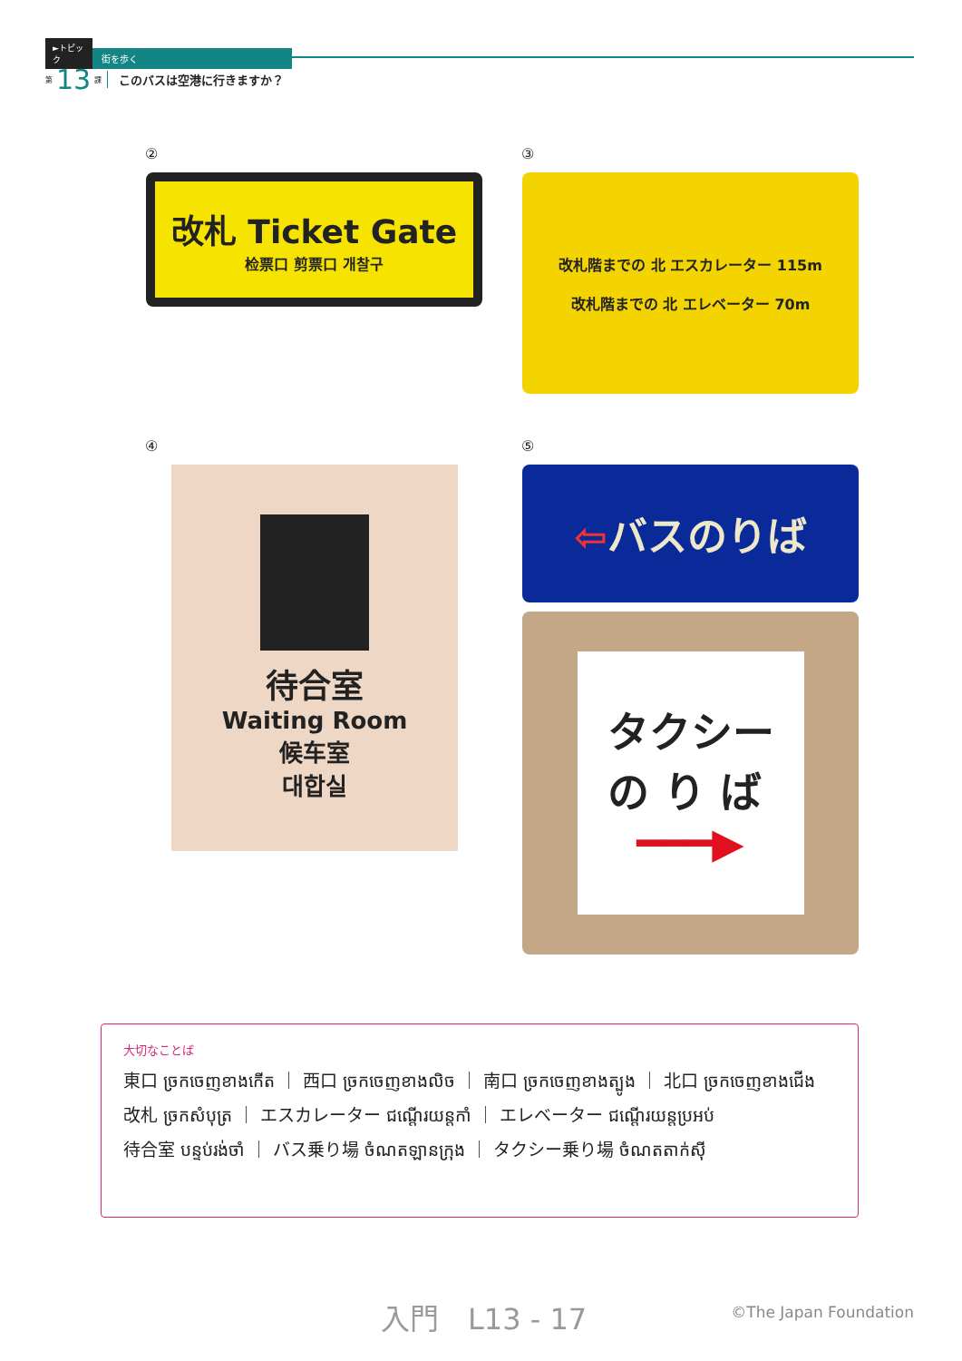►トピック 街を歩く
第 13 課 このバスは空港に行きますか？
②
改札 Ticket Gate
检票口 剪票口 개찰구
③
改札階までの 北 エスカレーター 115m
改札階までの 北 エレベーター 70m
④
待合室
Waiting Room
候车室
대합실
⑤
⇦バスのりば
タクシー
の り ば
━━━▶
大切なことば
東口 ច្រកចេញខាងកើត ｜ 西口 ច្រកចេញខាងលិច ｜ 南口 ច្រកចេញខាងត្បូង ｜ 北口 ច្រកចេញខាងជើង
改札 ច្រកសំបុត្រ ｜ エスカレーター ជណ្ដើរយន្តកាំ ｜ エレベーター ជណ្ដើរយន្តប្រអប់
待合室 បន្ទប់រង់ចាំ ｜ バス乗り場 ចំណតឡានក្រុង ｜ タクシー乗り場 ចំណតតាក់ស៊ី
入門　L13 - 17 ©The Japan Foundation